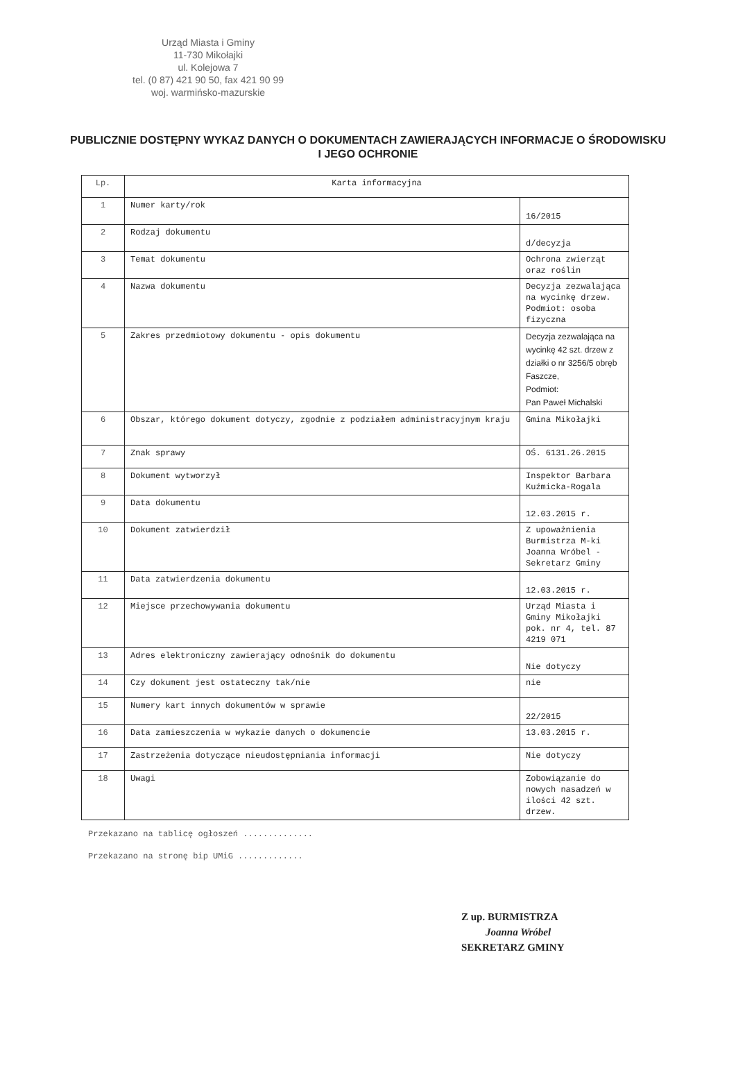Urząd Miasta i Gminy
11-730 Mikołajki
ul. Kolejowa 7
tel. (0 87) 421 90 50, fax 421 90 99
woj. warmińsko-mazurskie
PUBLICZNIE DOSTĘPNY WYKAZ DANYCH O DOKUMENTACH ZAWIERAJĄCYCH INFORMACJE O ŚRODOWISKU I JEGO OCHRONIE
| Lp. | Karta informacyjna | |
| 1 | Numer karty/rok | 16/2015 |
| 2 | Rodzaj dokumentu | d/decyzja |
| 3 | Temat dokumentu | Ochrona zwierząt oraz roślin |
| 4 | Nazwa dokumentu | Decyzja zezwalająca na wycinkę drzew. Podmiot: osoba fizyczna |
| 5 | Zakres przedmiotowy dokumentu - opis dokumentu | Decyzja zezwalająca na wycinkę 42 szt. drzew z działki o nr 3256/5 obręb Faszcze, Podmiot: Pan Paweł Michalski |
| 6 | Obszar, którego dokument dotyczy, zgodnie z podziałem administracyjnym kraju | Gmina Mikołajki |
| 7 | Znak sprawy | OŚ. 6131.26.2015 |
| 8 | Dokument wytworzył | Inspektor Barbara Kuźmicka-Rogala |
| 9 | Data dokumentu | 12.03.2015 r. |
| 10 | Dokument zatwierdził | Z upoważnienia Burmistrza M-ki Joanna Wróbel - Sekretarz Gminy |
| 11 | Data zatwierdzenia dokumentu | 12.03.2015 r. |
| 12 | Miejsce przechowywania dokumentu | Urząd Miasta i Gminy Mikołajki pok. nr 4, tel. 87 4219 071 |
| 13 | Adres elektroniczny zawierający odnośnik do dokumentu | Nie dotyczy |
| 14 | Czy dokument jest ostateczny tak/nie | nie |
| 15 | Numery kart innych dokumentów w sprawie | 22/2015 |
| 16 | Data zamieszczenia w wykazie danych o dokumencie | 13.03.2015 r. |
| 17 | Zastrzeżenia dotyczące nieudostępniania informacji | Nie dotyczy |
| 18 | Uwagi | Zobowiązanie do nowych nasadzeń w ilości 42 szt. drzew. |
Przekazano na tablicę ogłoszeń ..............
Przekazano na stronę bip UMiG .............
Z up. BURMISTRZA
Joanna Wróbel
SEKRETARZ GMINY